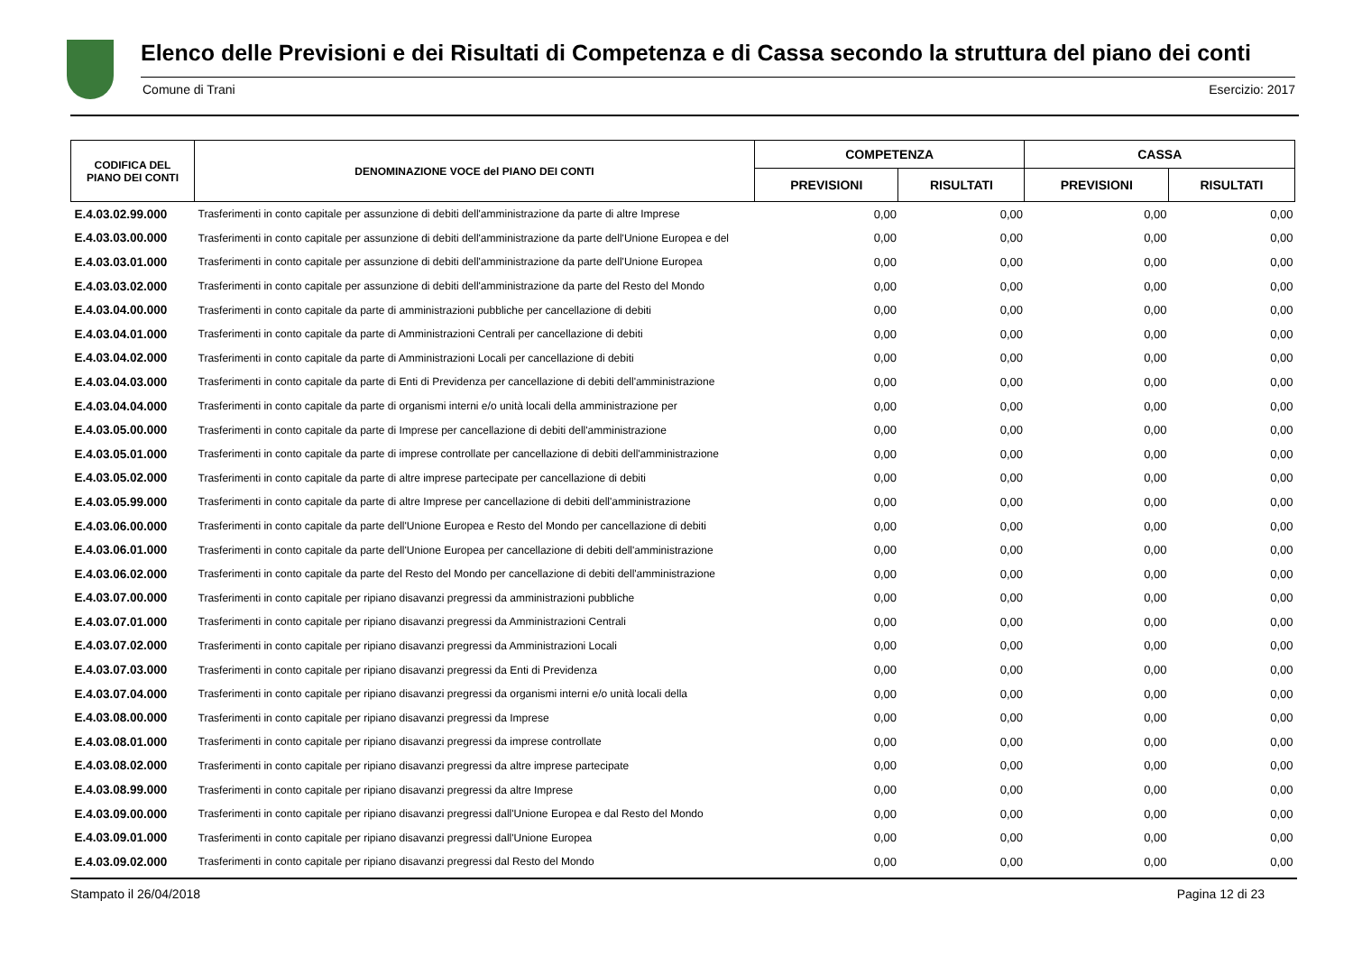Elenco delle Previsioni e dei Risultati di Competenza e di Cassa secondo la struttura del piano dei conti
Comune di Trani Esercizio: 2017
| CODIFICA DEL PIANO DEI CONTI | DENOMINAZIONE VOCE del PIANO DEI CONTI | COMPETENZA | | CASSA | |
| --- | --- | --- | --- | --- | --- |
| | | PREVISIONI | RISULTATI | PREVISIONI | RISULTATI |
| E.4.03.02.99.000 | Trasferimenti in conto capitale per assunzione di debiti dell'amministrazione da parte di altre Imprese | 0,00 | 0,00 | 0,00 | 0,00 |
| E.4.03.03.00.000 | Trasferimenti in conto capitale per assunzione di debiti dell'amministrazione da parte dell'Unione Europea e del | 0,00 | 0,00 | 0,00 | 0,00 |
| E.4.03.03.01.000 | Trasferimenti in conto capitale per assunzione di debiti dell'amministrazione da parte dell'Unione Europea | 0,00 | 0,00 | 0,00 | 0,00 |
| E.4.03.03.02.000 | Trasferimenti in conto capitale per assunzione di debiti dell'amministrazione da parte del Resto del Mondo | 0,00 | 0,00 | 0,00 | 0,00 |
| E.4.03.04.00.000 | Trasferimenti in conto capitale da parte di amministrazioni pubbliche per cancellazione di debiti | 0,00 | 0,00 | 0,00 | 0,00 |
| E.4.03.04.01.000 | Trasferimenti in conto capitale da parte di Amministrazioni Centrali per cancellazione di debiti | 0,00 | 0,00 | 0,00 | 0,00 |
| E.4.03.04.02.000 | Trasferimenti in conto capitale da parte di Amministrazioni Locali per cancellazione di debiti | 0,00 | 0,00 | 0,00 | 0,00 |
| E.4.03.04.03.000 | Trasferimenti in conto capitale da parte di Enti di Previdenza per cancellazione di debiti dell'amministrazione | 0,00 | 0,00 | 0,00 | 0,00 |
| E.4.03.04.04.000 | Trasferimenti in conto capitale da parte di organismi interni e/o unità locali della amministrazione per | 0,00 | 0,00 | 0,00 | 0,00 |
| E.4.03.05.00.000 | Trasferimenti in conto capitale da parte di Imprese per cancellazione di debiti dell'amministrazione | 0,00 | 0,00 | 0,00 | 0,00 |
| E.4.03.05.01.000 | Trasferimenti in conto capitale da parte di imprese controllate per cancellazione di debiti dell'amministrazione | 0,00 | 0,00 | 0,00 | 0,00 |
| E.4.03.05.02.000 | Trasferimenti in conto capitale da parte di altre imprese partecipate per cancellazione di debiti | 0,00 | 0,00 | 0,00 | 0,00 |
| E.4.03.05.99.000 | Trasferimenti in conto capitale da parte di altre Imprese per cancellazione di debiti dell'amministrazione | 0,00 | 0,00 | 0,00 | 0,00 |
| E.4.03.06.00.000 | Trasferimenti in conto capitale da parte dell'Unione Europea e Resto del Mondo per cancellazione di debiti | 0,00 | 0,00 | 0,00 | 0,00 |
| E.4.03.06.01.000 | Trasferimenti in conto capitale da parte dell'Unione Europea per cancellazione di debiti dell'amministrazione | 0,00 | 0,00 | 0,00 | 0,00 |
| E.4.03.06.02.000 | Trasferimenti in conto capitale da parte del Resto del Mondo per cancellazione di debiti dell'amministrazione | 0,00 | 0,00 | 0,00 | 0,00 |
| E.4.03.07.00.000 | Trasferimenti in conto capitale per ripiano disavanzi pregressi da amministrazioni pubbliche | 0,00 | 0,00 | 0,00 | 0,00 |
| E.4.03.07.01.000 | Trasferimenti in conto capitale per ripiano disavanzi pregressi da Amministrazioni Centrali | 0,00 | 0,00 | 0,00 | 0,00 |
| E.4.03.07.02.000 | Trasferimenti in conto capitale per ripiano disavanzi pregressi da Amministrazioni Locali | 0,00 | 0,00 | 0,00 | 0,00 |
| E.4.03.07.03.000 | Trasferimenti in conto capitale per ripiano disavanzi pregressi da Enti di Previdenza | 0,00 | 0,00 | 0,00 | 0,00 |
| E.4.03.07.04.000 | Trasferimenti in conto capitale per ripiano disavanzi pregressi da organismi interni e/o unità locali della | 0,00 | 0,00 | 0,00 | 0,00 |
| E.4.03.08.00.000 | Trasferimenti in conto capitale per ripiano disavanzi pregressi da Imprese | 0,00 | 0,00 | 0,00 | 0,00 |
| E.4.03.08.01.000 | Trasferimenti in conto capitale per ripiano disavanzi pregressi da imprese controllate | 0,00 | 0,00 | 0,00 | 0,00 |
| E.4.03.08.02.000 | Trasferimenti in conto capitale per ripiano disavanzi pregressi da altre imprese partecipate | 0,00 | 0,00 | 0,00 | 0,00 |
| E.4.03.08.99.000 | Trasferimenti in conto capitale per ripiano disavanzi pregressi da altre Imprese | 0,00 | 0,00 | 0,00 | 0,00 |
| E.4.03.09.00.000 | Trasferimenti in conto capitale per ripiano disavanzi pregressi dall'Unione Europea e dal Resto del Mondo | 0,00 | 0,00 | 0,00 | 0,00 |
| E.4.03.09.01.000 | Trasferimenti in conto capitale per ripiano disavanzi pregressi dall'Unione Europea | 0,00 | 0,00 | 0,00 | 0,00 |
| E.4.03.09.02.000 | Trasferimenti in conto capitale per ripiano disavanzi pregressi dal Resto del Mondo | 0,00 | 0,00 | 0,00 | 0,00 |
Stampato il 26/04/2018 Pagina 12 di 23